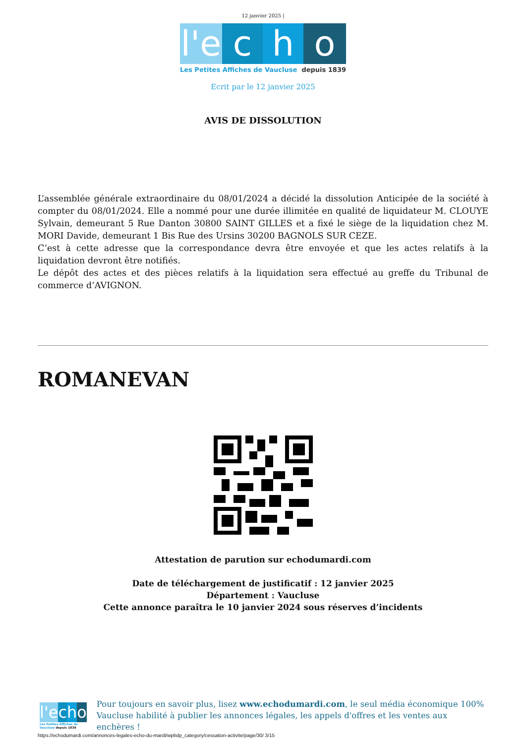12 janvier 2025 |
l'e
c
h
o
Les Petites Affiches de Vaucluse depuis 1839
Ecrit par le 12 janvier 2025
AVIS DE DISSOLUTION
L’assemblée générale extraordinaire du 08/01/2024 a décidé la dissolution Anticipée de la société à compter du 08/01/2024. Elle a nommé pour une durée illimitée en qualité de liquidateur M. CLOUYE Sylvain, demeurant 5 Rue Danton 30800 SAINT GILLES et a fixé le siège de la liquidation chez M. MORI Davide, demeurant 1 Bis Rue des Ursins 30200 BAGNOLS SUR CEZE.
C’est à cette adresse que la correspondance devra être envoyée et que les actes relatifs à la liquidation devront être notifiés.
Le dépôt des actes et des pièces relatifs à la liquidation sera effectué au greffe du Tribunal de commerce d’AVIGNON.
ROMANEVAN
Attestation de parution sur echodumardi.com
Date de téléchargement de justificatif : 12 janvier 2025
Département : Vaucluse
Cette annonce paraîtra le 10 janvier 2024 sous réserves d’incidents
l'e c h o
Les Petites Affiches de Vaucluse depuis 1839
Pour toujours en savoir plus, lisez www.echodumardi.com, le seul média économique 100% Vaucluse habilité à publier les annonces légales, les appels d'offres et les ventes aux enchères !
https://echodumardi.com/annonces-legales-echo-du-mardi/wpbdp_category/cessation-activite/page/30/ 3/15